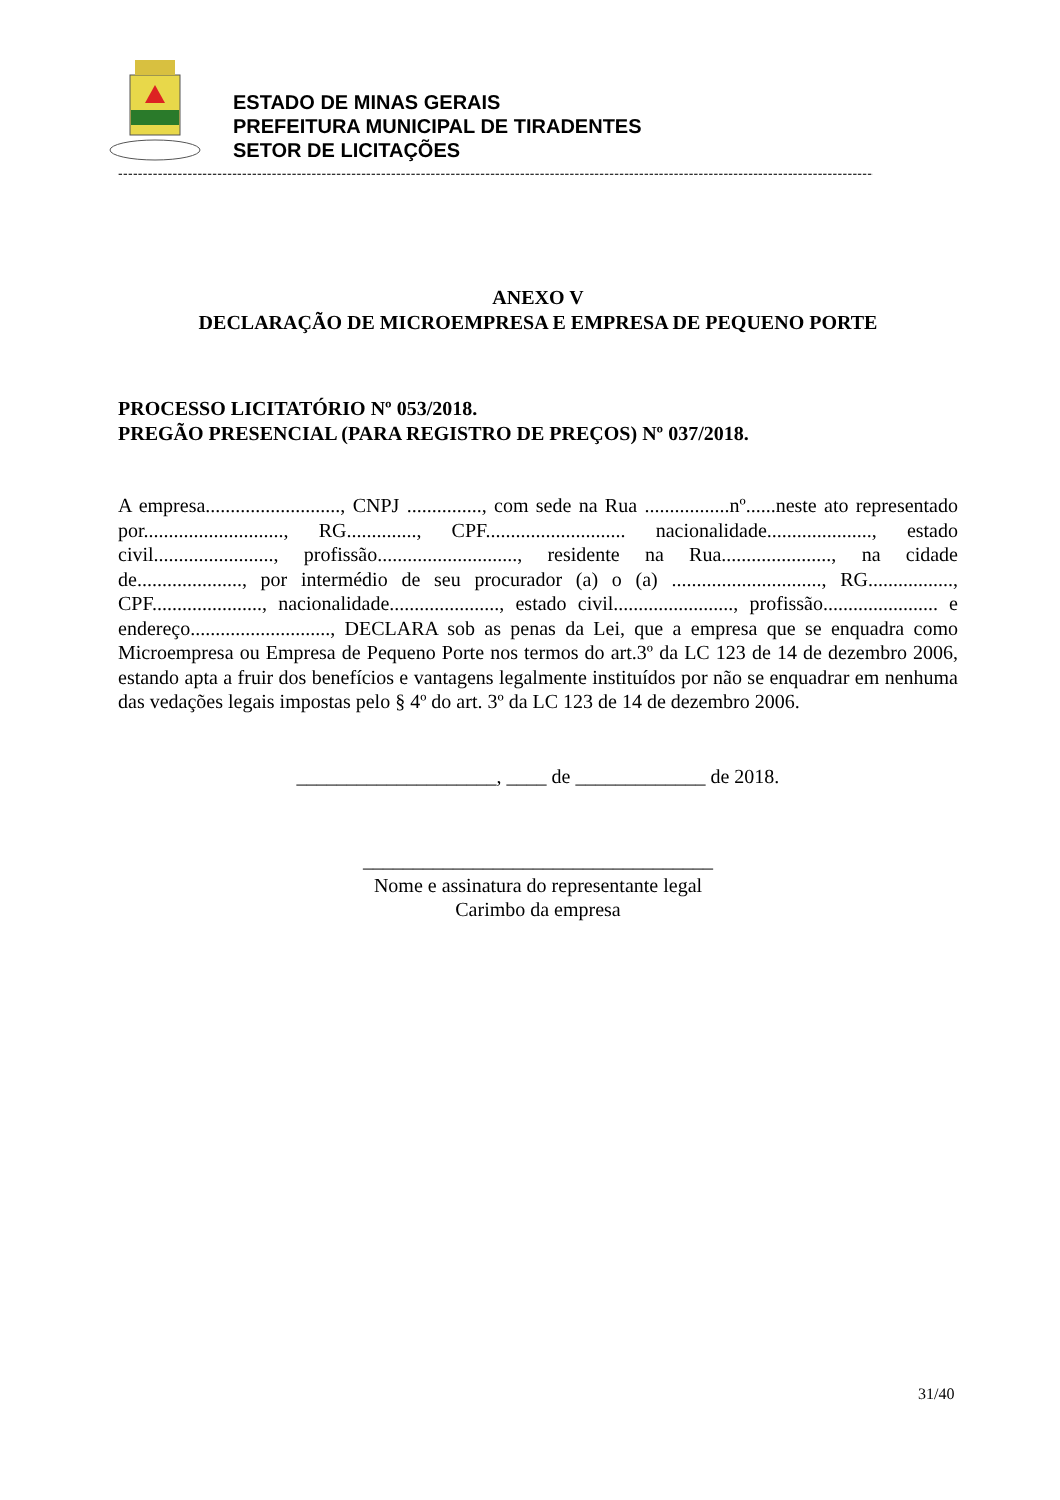ESTADO DE MINAS GERAIS
PREFEITURA MUNICIPAL DE TIRADENTES
SETOR DE LICITAÇÕES
----------------------------------------------------------------------------------------------------------------------------------------------------------
ANEXO V
DECLARAÇÃO DE MICROEMPRESA E EMPRESA DE PEQUENO PORTE
PROCESSO LICITATÓRIO Nº 053/2018.
PREGÃO PRESENCIAL (PARA REGISTRO DE PREÇOS) Nº 037/2018.
A empresa..........................., CNPJ ..............., com sede na Rua .................nº......neste ato representado por............................, RG.............., CPF............................ nacionalidade....................., estado civil........................, profissão............................, residente na Rua......................, na cidade de....................., por intermédio de seu procurador (a) o (a) .............................., RG................., CPF......................, nacionalidade......................, estado civil........................, profissão....................... e endereço............................, DECLARA sob as penas da Lei, que a empresa que se enquadra como Microempresa ou Empresa de Pequeno Porte nos termos do art.3º da LC 123 de 14 de dezembro 2006, estando apta a fruir dos benefícios e vantagens legalmente instituídos por não se enquadrar em nenhuma das vedações legais impostas pelo § 4º do art. 3º da LC 123 de 14 de dezembro 2006.
____________________, ____ de _____________ de 2018.
___________________________________
Nome e assinatura do representante legal
Carimbo da empresa
31/40